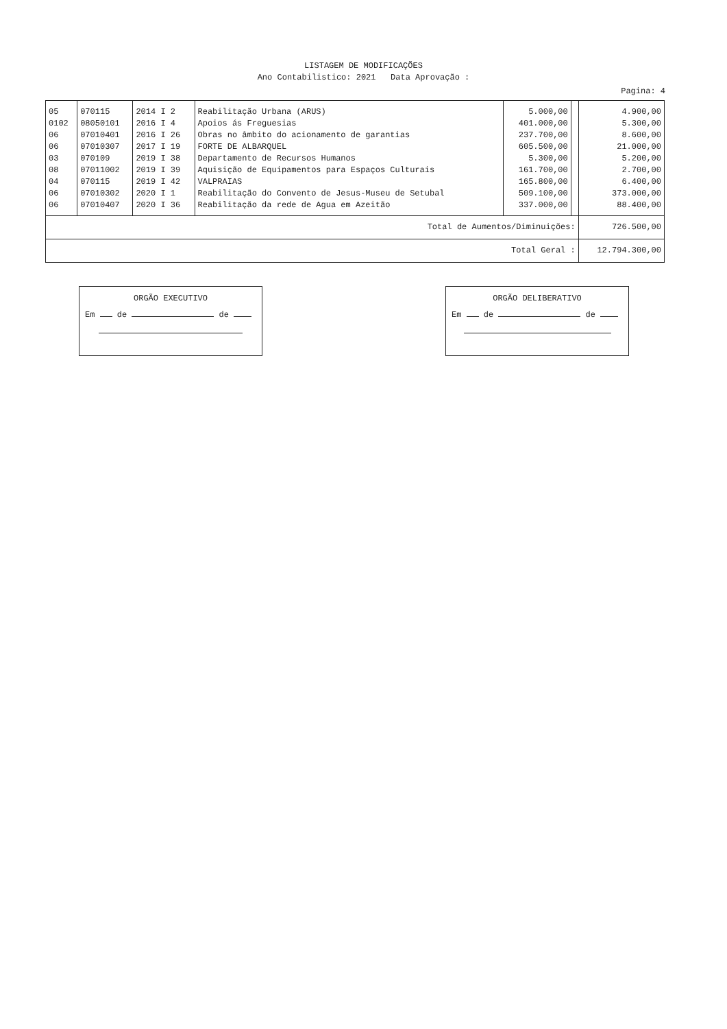LISTAGEM DE MODIFICAÇÕES
Ano Contabilistico: 2021 Data Aprovação :
Pagina: 4
| 05 | 070115 | 2014 I 2 | Reabilitação Urbana (ARUS) | 5.000,00 | | 4.900,00 |
| 0102 | 08050101 | 2016 I 4 | Apoios ás Freguesias | 401.000,00 | | 5.300,00 |
| 06 | 07010401 | 2016 I 26 | Obras no âmbito do acionamento de garantias | 237.700,00 | | 8.600,00 |
| 06 | 07010307 | 2017 I 19 | FORTE DE ALBARQUEL | 605.500,00 | | 21.000,00 |
| 03 | 070109 | 2019 I 38 | Departamento de Recursos Humanos | 5.300,00 | | 5.200,00 |
| 08 | 07011002 | 2019 I 39 | Aquisição de Equipamentos para Espaços Culturais | 161.700,00 | | 2.700,00 |
| 04 | 070115 | 2019 I 42 | VALPRAIAS | 165.800,00 | | 6.400,00 |
| 06 | 07010302 | 2020 I 1 | Reabilitação do Convento de Jesus-Museu de Setubal | 509.100,00 | | 373.000,00 |
| 06 | 07010407 | 2020 I 36 | Reabilitação da rede de Agua em Azeitão | 337.000,00 | | 88.400,00 |
| Total de Aumentos/Diminuições: | | | | | | 726.500,00 |
| Total Geral : | | | | | | 12.794.300,00 |
ORGÃO EXECUTIVO
Em de de
ORGÃO DELIBERATIVO
Em de de